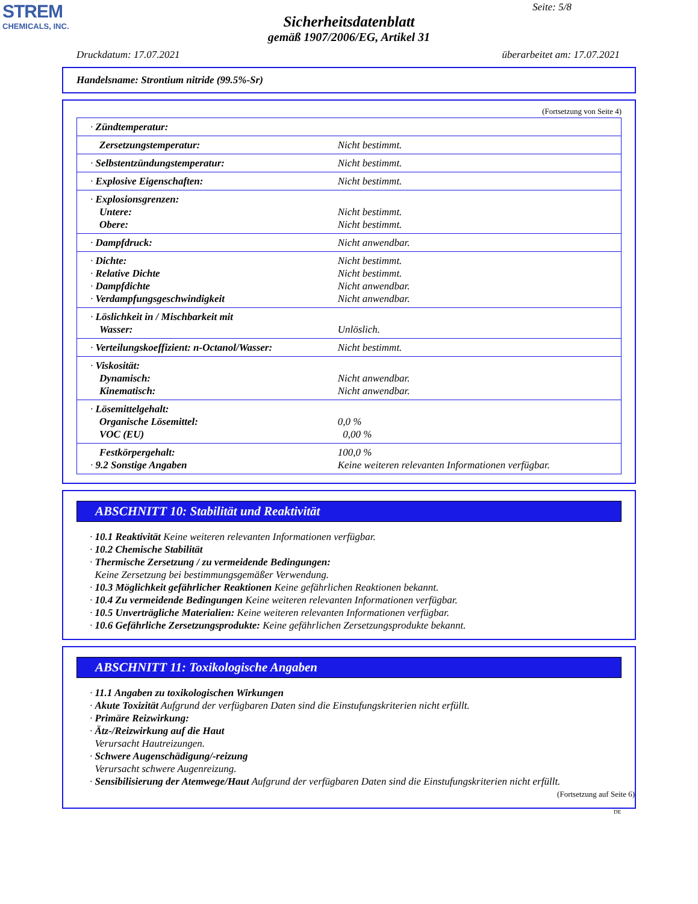STREM
CHEMICALS, INC.
Seite: 5/8
Sicherheitsdatenblatt
gemäß 1907/2006/EG, Artikel 31
Druckdatum: 17.07.2021 überarbeitet am: 17.07.2021
Handelsname: Strontium nitride (99.5%-Sr)
(Fortsetzung von Seite 4)
| · Zündtemperatur: | |
| Zersetzungstemperatur: | Nicht bestimmt. |
| · Selbstentzündungstemperatur: | Nicht bestimmt. |
| · Explosive Eigenschaften: | Nicht bestimmt. |
| · Explosionsgrenzen: Untere: Obere: | Nicht bestimmt. Nicht bestimmt. |
| · Dampfdruck: | Nicht anwendbar. |
| · Dichte: · Relative Dichte · Dampfdichte · Verdampfungsgeschwindigkeit | Nicht bestimmt. Nicht bestimmt. Nicht anwendbar. Nicht anwendbar. |
| · Löslichkeit in / Mischbarkeit mit Wasser: | Unlöslich. |
| · Verteilungskoeffizient: n-Octanol/Wasser: | Nicht bestimmt. |
| · Viskosität: Dynamisch: Kinematisch: | Nicht anwendbar. Nicht anwendbar. |
| · Lösemittelgehalt: Organische Lösemittel: VOC (EU) | 0,0 % 0,00 % |
| Festkörpergehalt: · 9.2 Sonstige Angaben | 100,0 % Keine weiteren relevanten Informationen verfügbar. |
ABSCHNITT 10: Stabilität und Reaktivität
· 10.1 Reaktivität Keine weiteren relevanten Informationen verfügbar.
· 10.2 Chemische Stabilität
· Thermische Zersetzung / zu vermeidende Bedingungen:
Keine Zersetzung bei bestimmungsgemäßer Verwendung.
· 10.3 Möglichkeit gefährlicher Reaktionen Keine gefährlichen Reaktionen bekannt.
· 10.4 Zu vermeidende Bedingungen Keine weiteren relevanten Informationen verfügbar.
· 10.5 Unverträgliche Materialien: Keine weiteren relevanten Informationen verfügbar.
· 10.6 Gefährliche Zersetzungsprodukte: Keine gefährlichen Zersetzungsprodukte bekannt.
ABSCHNITT 11: Toxikologische Angaben
· 11.1 Angaben zu toxikologischen Wirkungen
· Akute Toxizität Aufgrund der verfügbaren Daten sind die Einstufungskriterien nicht erfüllt.
· Primäre Reizwirkung:
· Ätz-/Reizwirkung auf die Haut
Verursacht Hautreizungen.
· Schwere Augenschädigung/-reizung
Verursacht schwere Augenreizung.
· Sensibilisierung der Atemwege/Haut Aufgrund der verfügbaren Daten sind die Einstufungskriterien nicht erfüllt.
(Fortsetzung auf Seite 6)
DE